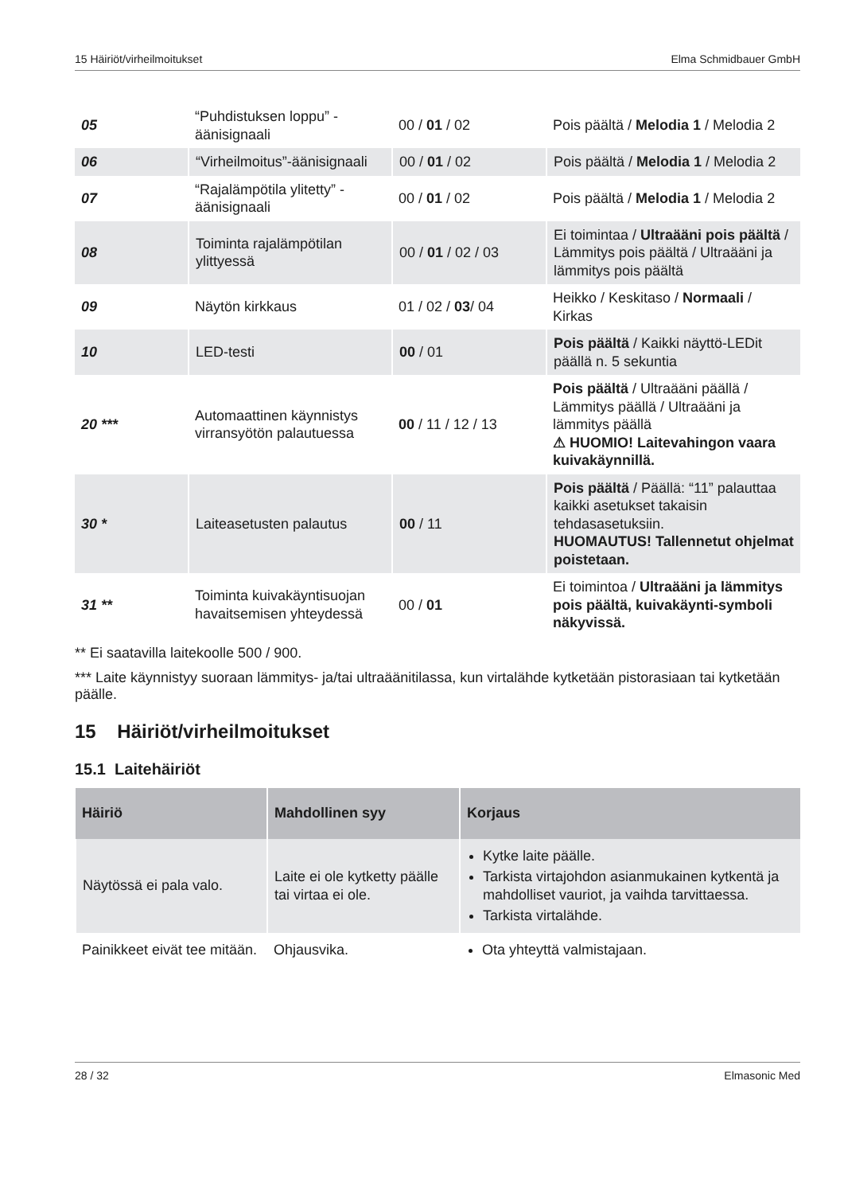15 Häiriöt/virheilmoitukset Elma Schmidbauer GmbH
| 05 | “Puhdistuksen loppu” - äänisignaali | 00 / 01 / 02 | Pois päältä / Melodia 1 / Melodia 2 |
| 06 | “Virheilmoitus”-äänisignaali | 00 / 01 / 02 | Pois päältä / Melodia 1 / Melodia 2 |
| 07 | “Rajalämpötila ylitetty” - äänisignaali | 00 / 01 / 02 | Pois päältä / Melodia 1 / Melodia 2 |
| 08 | Toiminta rajalämpötilan ylittyessä | 00 / 01 / 02 / 03 | Ei toimintaa / Ultraääni pois päältä / Lämmitys pois päältä / Ultraääni ja lämmitys pois päältä |
| 09 | Näytön kirkkaus | 01 / 02 / 03 / 04 | Heikko / Keskitaso / Normaali / Kirkas |
| 10 | LED-testi | 00 / 01 | Pois päältä / Kaikki näyttö-LEDit päällä n. 5 sekuntia |
| 20 *** | Automaattinen käynnistys virransyötön palautuessa | 00 / 11 / 12 / 13 | Pois päältä / Ultraääni päällä / Lämmitys päällä / Ultraääni ja lämmitys päällä ⚠ HUOMIO! Laitevahingon vaara kuivakäynnillä. |
| 30 * | Laiteasetusten palautus | 00 / 11 | Pois päältä / Päällä: “11” palauttaa kaikki asetukset takaisin tehdasasetuksiin. HUOMAUTUS! Tallennetut ohjelmat poistetaan. |
| 31 ** | Toiminta kuivakäyntisuojan havaitsemisen yhteydessä | 00 / 01 | Ei toimintoa / Ultraääni ja lämmitys pois päältä, kuivakäynti-symboli näkyvissä. |
** Ei saatavilla laitekoolle 500 / 900.
*** Laite käynnistyy suoraan lämmitys- ja/tai ultraäänitilassa, kun virtalähde kytketään pistorasiaan tai kytketään päälle.
15 Häiriöt/virheilmoitukset
15.1 Laitehäiriöt
| Häiriö | Mahdollinen syy | Korjaus |
| --- | --- | --- |
| Näytössä ei pala valo. | Laite ei ole kytketty päälle tai virtaa ei ole. | Kytke laite päälle. Tarkista virtajohdon asianmukainen kytkentä ja mahdolliset vauriot, ja vaihda tarvittaessa. Tarkista virtalähde. |
| Painikkeet eivät tee mitään. | Ohjausvika. | Ota yhteyttä valmistajaan. |
28 / 32 Elmasonic Med